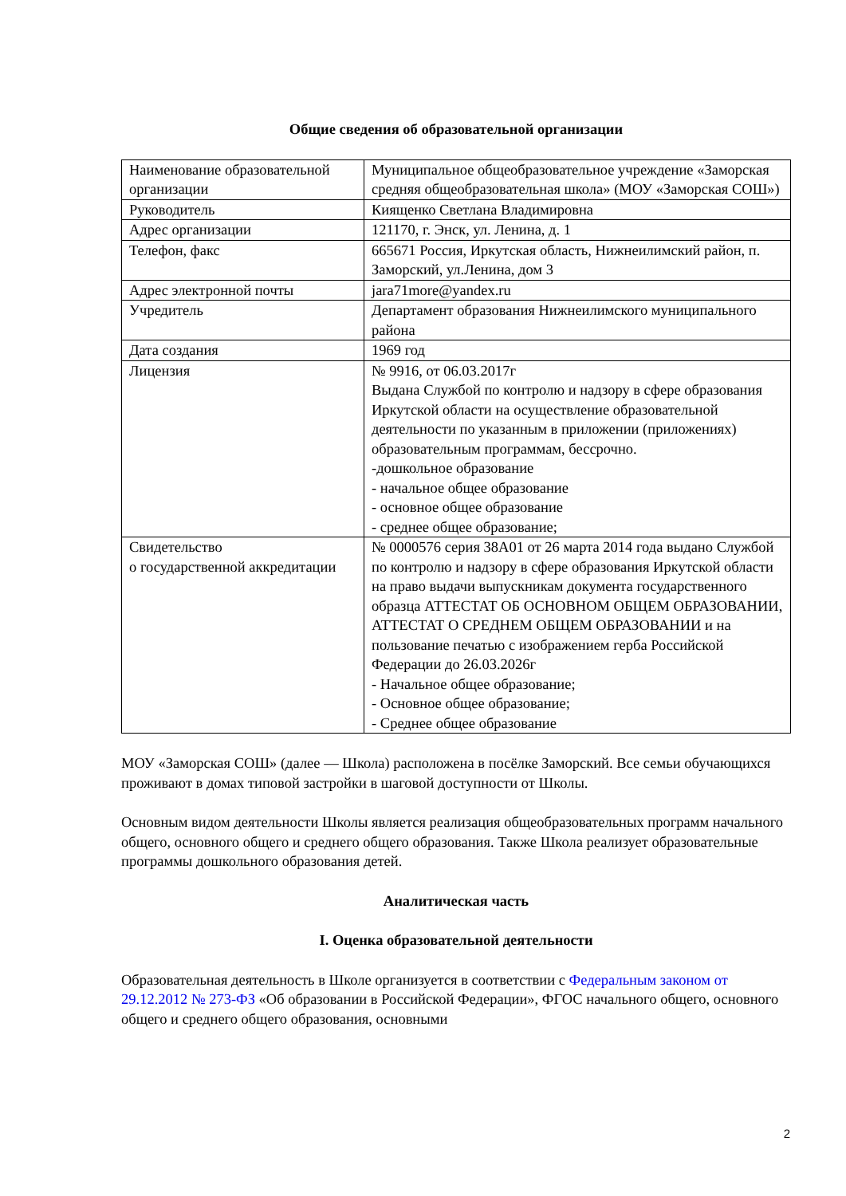Общие сведения об образовательной организации
| Наименование образовательной организации | Муниципальное общеобразовательное учреждение «Заморская средняя общеобразовательная школа» (МОУ «Заморская СОШ») |
| Руководитель | Киященко Светлана Владимировна |
| Адрес организации | 121170, г. Энск, ул. Ленина, д. 1 |
| Телефон, факс | 665671 Россия, Иркутская область, Нижнеилимский район, п. Заморский, ул.Ленина, дом 3 |
| Адрес электронной почты | jara71more@yandex.ru |
| Учредитель | Департамент образования Нижнеилимского муниципального района |
| Дата создания | 1969 год |
| Лицензия | № 9916, от 06.03.2017г Выдана Службой по контролю и надзору в сфере образования Иркутской области на осуществление образовательной деятельности по указанным в приложении (приложениях) образовательным программам, бессрочно. -дошкольное образование - начальное общее образование - основное общее образование - среднее общее образование; |
| Свидетельство о государственной аккредитации | № 0000576 серия 38А01 от 26 марта 2014 года выдано Службой по контролю и надзору в сфере образования Иркутской области на право выдачи выпускникам документа государственного образца АТТЕСТАТ ОБ ОСНОВНОМ ОБЩЕМ ОБРАЗОВАНИИ, АТТЕСТАТ О СРЕДНЕМ ОБЩЕМ ОБРАЗОВАНИИ и на пользование печатью с изображением герба Российской Федерации до 26.03.2026г - Начальное общее образование; - Основное общее образование; - Среднее общее образование |
МОУ «Заморская СОШ» (далее — Школа) расположена в посёлке Заморский. Все семьи обучающихся проживают в домах типовой застройки в шаговой доступности от Школы.
Основным видом деятельности Школы является реализация общеобразовательных программ начального общего, основного общего и среднего общего образования. Также Школа реализует образовательные программы дошкольного образования детей.
Аналитическая часть
I. Оценка образовательной деятельности
Образовательная деятельность в Школе организуется в соответствии с Федеральным законом от 29.12.2012 № 273-ФЗ «Об образовании в Российской Федерации», ФГОС начального общего, основного общего и среднего общего образования, основными
2